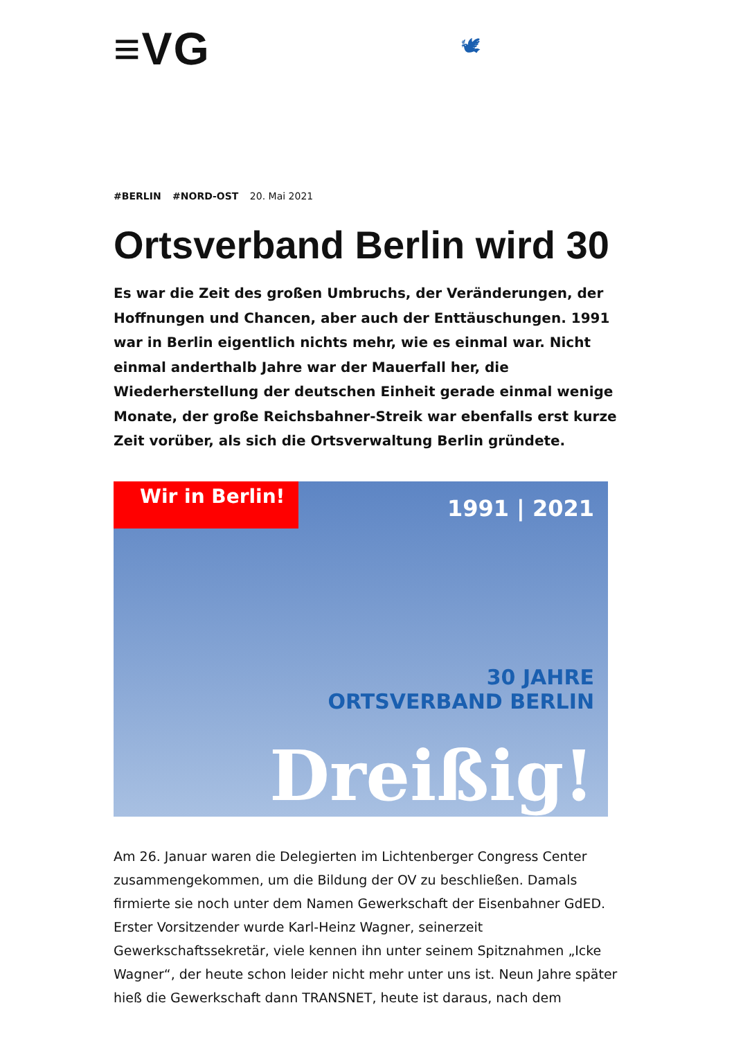≡VG 🕊
#BERLIN #NORD-OST 20. Mai 2021
Ortsverband Berlin wird 30
Es war die Zeit des großen Umbruchs, der Veränderungen, der Hoffnungen und Chancen, aber auch der Enttäuschungen. 1991 war in Berlin eigentlich nichts mehr, wie es einmal war. Nicht einmal anderthalb Jahre war der Mauerfall her, die Wiederherstellung der deutschen Einheit gerade einmal wenige Monate, der große Reichsbahner-Streik war ebenfalls erst kurze Zeit vorüber, als sich die Ortsverwaltung Berlin gründete.
Wir in Berlin!
1991 | 2021
30 JAHRE
ORTSVERBAND BERLIN
Dreißig!
Am 26. Januar waren die Delegierten im Lichtenberger Congress Center zusammengekommen, um die Bildung der OV zu beschließen. Damals firmierte sie noch unter dem Namen Gewerkschaft der Eisenbahner GdED. Erster Vorsitzender wurde Karl-Heinz Wagner, seinerzeit Gewerkschaftssekretär, viele kennen ihn unter seinem Spitznahmen „Icke Wagner“, der heute schon leider nicht mehr unter uns ist. Neun Jahre später hieß die Gewerkschaft dann TRANSNET, heute ist daraus, nach dem